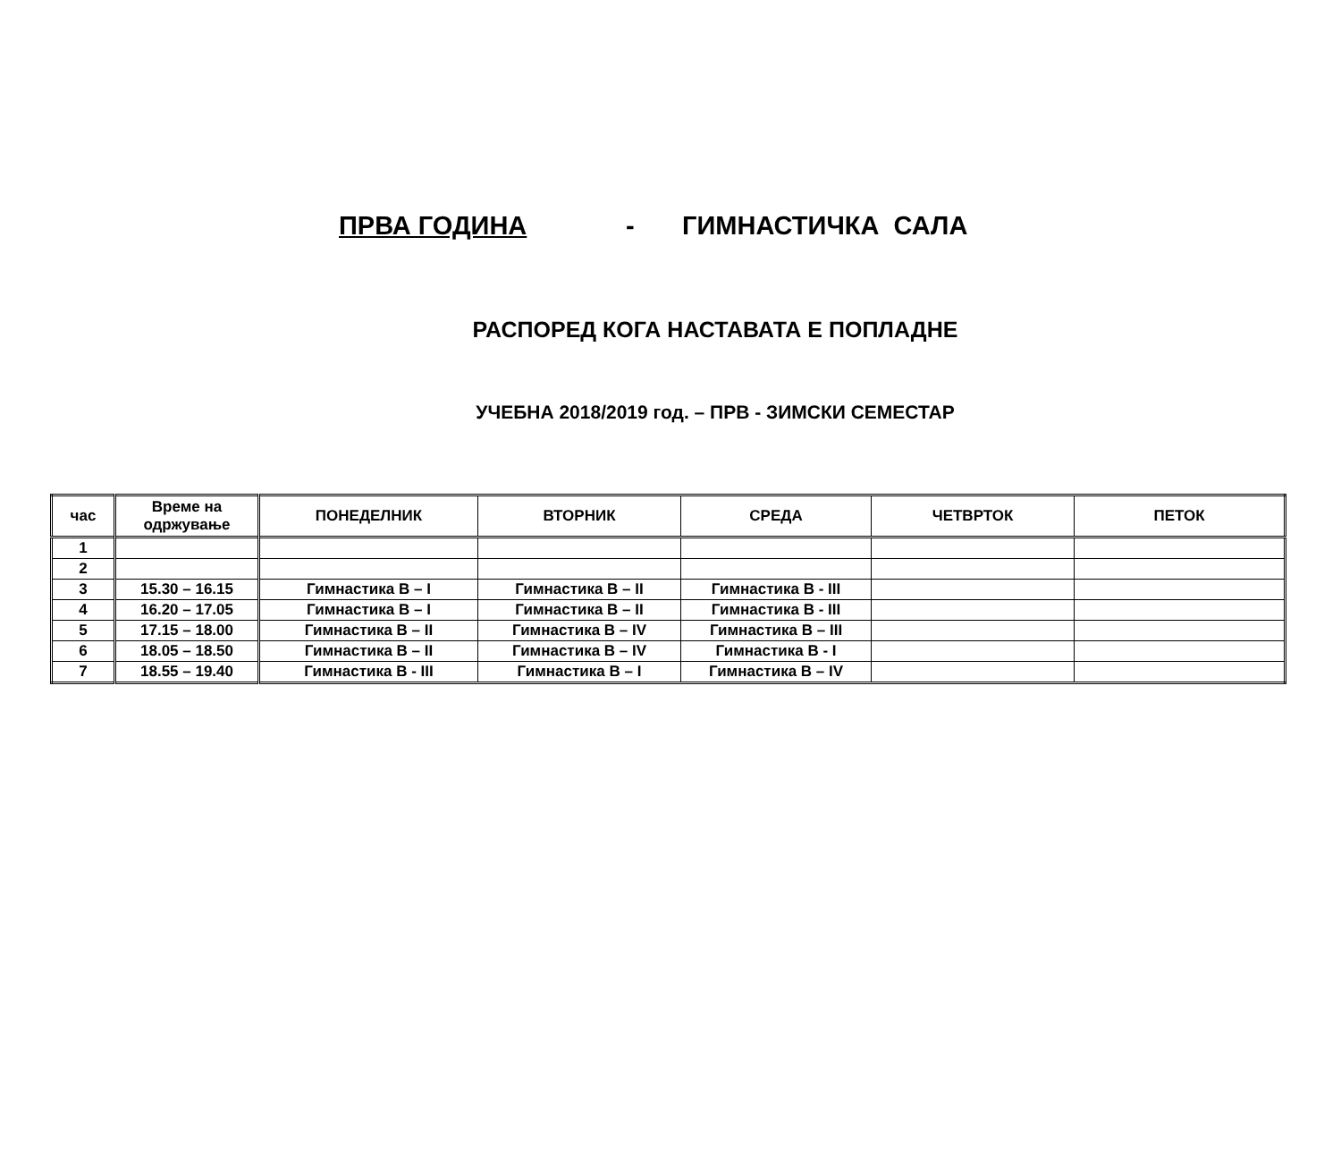ПРВА ГОДИНА - ГИМНАСТИЧКА САЛА
РАСПОРЕД КОГА НАСТАВАТА Е ПОПЛАДНЕ
УЧЕБНА 2018/2019 год. – ПРВ - ЗИМСКИ СЕМЕСТАР
| час | Време на одржување | ПОНЕДЕЛНИК | ВТОРНИК | СРЕДА | ЧЕТВРТОК | ПЕТОК |
| --- | --- | --- | --- | --- | --- | --- |
| 1 | | | | | | |
| 2 | | | | | | |
| 3 | 15.30 – 16.15 | Гимнастика В – I | Гимнастика В – II | Гимнастика В - III | | |
| 4 | 16.20 – 17.05 | Гимнастика В – I | Гимнастика В – II | Гимнастика В - III | | |
| 5 | 17.15 – 18.00 | Гимнастика В – II | Гимнастика В – IV | Гимнастика В – III | | |
| 6 | 18.05 – 18.50 | Гимнастика В – II | Гимнастика В – IV | Гимнастика В - I | | |
| 7 | 18.55 – 19.40 | Гимнастика В - III | Гимнастика В – I | Гимнастика В – IV | | |